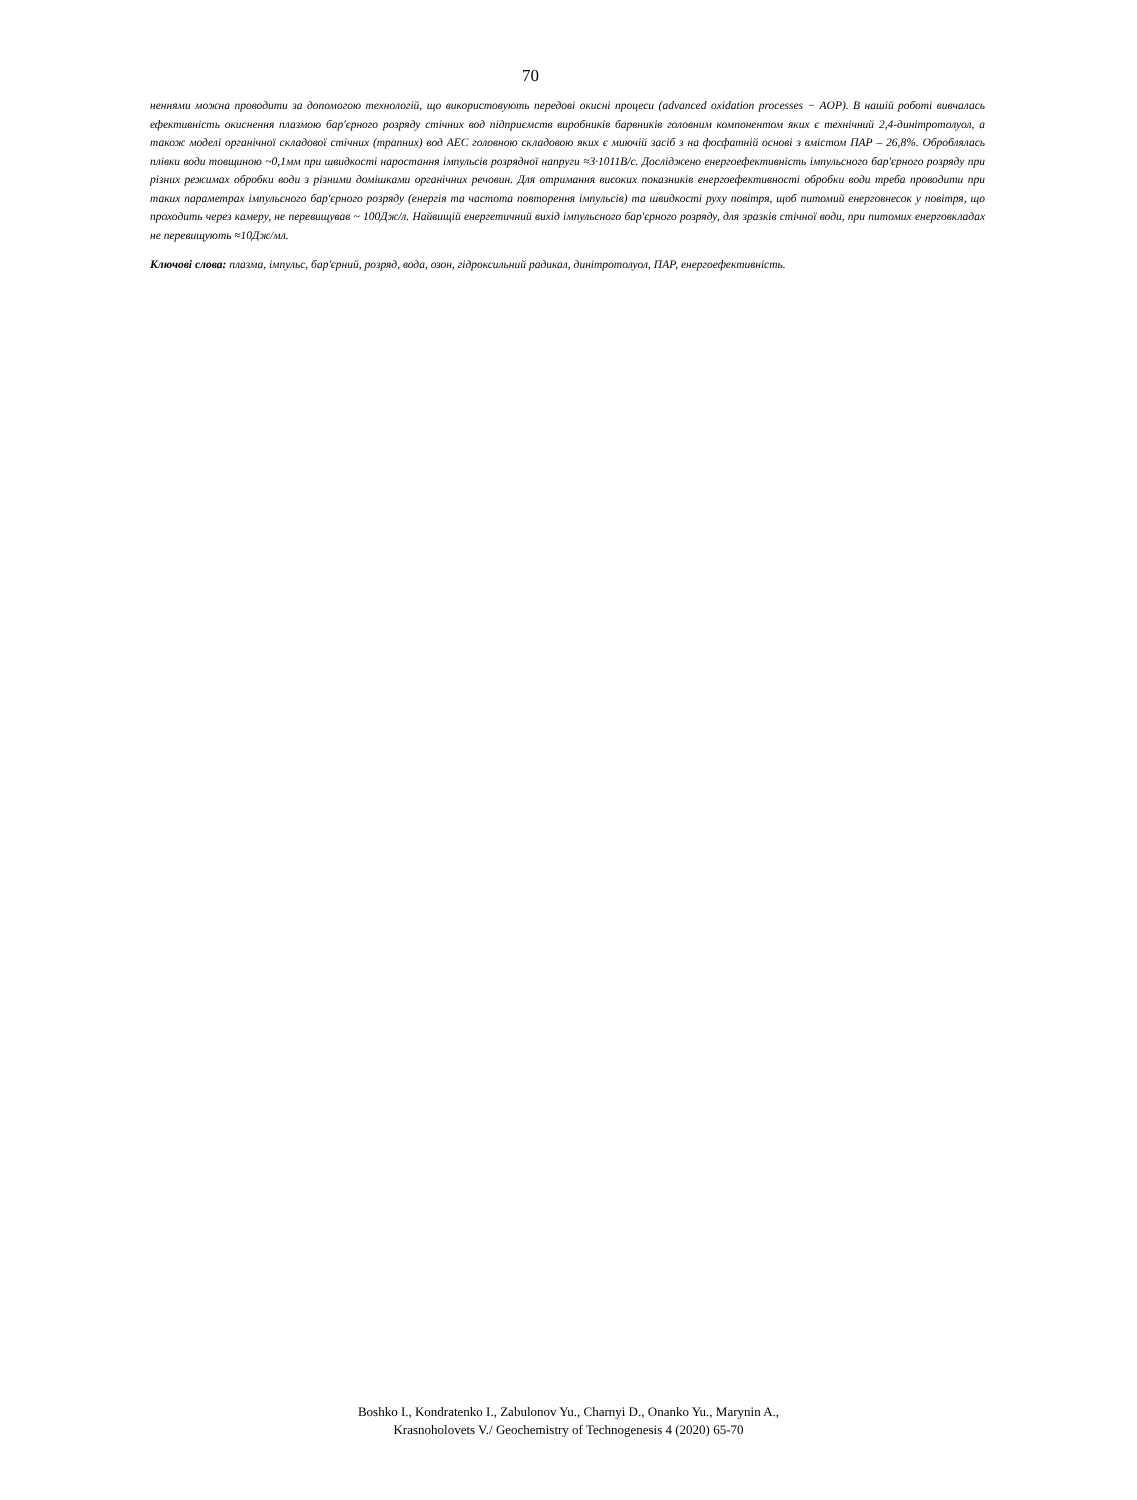70
неннями можна проводити за допомогою технологій, що використовують передові окисні процеси (advanced oxidation processes − AOP). В нашій роботі вивчалась ефективність окиснення плазмою бар'єрного розряду стічних вод підприємств виробників барвників головним компонентом яких є технічний 2,4-динітротолуол, а також моделі органічної складової стічних (трапних) вод АЕС головною складовою яких є миючій засіб з на фосфатній основі з вмістом ПАР – 26,8%. Оброблялась плівки води товщиною ~0,1мм при швидкості наростання імпульсів розрядної напруги ≈3·1011В/с. Досліджено енергоефективність імпульсного бар'єрного розряду при різних режимах обробки води з різними домішками органічних речовин. Для отримання високих показників енергоефективності обробки води треба проводити при таких параметрах імпульсного бар'єрного розряду (енергія та частота повторення імпульсів) та швидкості руху повітря, щоб питомий енерговнесок у повітря, що проходить через камеру, не перевищував ~ 100Дж/л. Найвищій енергетичний вихід імпульсного бар'єрного розряду, для зразків стічної води, при питомих енерговкладах не перевищують ≈10Дж/мл.
Ключові слова: плазма, імпульс, бар'єрний, розряд, вода, озон, гідроксильний радикал, динітротолуол, ПАР, енергоефективність.
Boshko I., Kondratenko I., Zabulonov Yu., Charnyi D., Onanko Yu., Marynin A.,
Krasnoholovets V./ Geochemistry of Technogenesis 4 (2020) 65-70